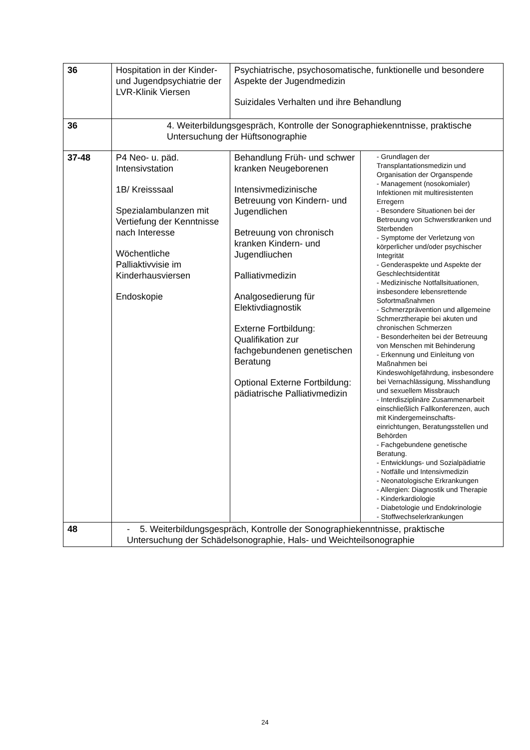| 36 | Hospitation in der Kinder- und Jugendpsychiatrie der LVR-Klinik Viersen | Psychiatrische, psychosomatische, funktionelle und besondere Aspekte der Jugendmedizin Suizidales Verhalten und ihre Behandlung | |
| 36 | 4. Weiterbildungsgespräch, Kontrolle der Sonographiekenntnisse, praktische Untersuchung der Hüftsonographie | | |
| 37-48 | P4 Neo- u. päd. Intensivstation 1B/ Kreisssaal Spezialambulanzen mit Vertiefung der Kenntnisse nach Interesse Wöchentliche Palliaktivvisie im Kinderhausviersen Endoskopie | Behandlung Früh- und schwer kranken Neugeborenen Intensivmedizinische Betreuung von Kindern- und Jugendlichen Betreuung von chronisch kranken Kindern- und Jugendliuchen Palliativmedizin Analgosedierung für Elektivdiagnostik Externe Fortbildung: Qualifikation zur fachgebundenen genetischen Beratung Optional Externe Fortbildung: pädiatrische Palliativmedizin | - Grundlagen der Transplantationsmedizin und Organisation der Organspende - Management (nosokomialer) Infektionen mit multiresistenten Erregern - Besondere Situationen bei der Betreuung von Schwerstkranken und Sterbenden - Symptome der Verletzung von körperlicher und/oder psychischer Integrität - Genderaspekte und Aspekte der Geschlechtsidentität - Medizinische Notfallsituationen, insbesondere lebensrettende Sofortmaßnahmen - Schmerzprävention und allgemeine Schmerztherapie bei akuten und chronischen Schmerzen - Besonderheiten bei der Betreuung von Menschen mit Behinderung - Erkennung und Einleitung von Maßnahmen bei Kindeswohlgefährdung, insbesondere bei Vernachlässigung, Misshandlung und sexuellem Missbrauch - Interdisziplinäre Zusammenarbeit einschließlich Fallkonferenzen, auch mit Kindergemeinschafts-einrichtungen, Beratungsstellen und Behörden - Fachgebundene genetische Beratung. - Entwicklungs- und Sozialpädiatrie - Notfälle und Intensivmedizin - Neonatologische Erkrankungen - Allergien: Diagnostik und Therapie - Kinderkardiologie - Diabetologie und Endokrinologie - Stoffwechselerkrankungen |
| 48 | - 5. Weiterbildungsgespräch, Kontrolle der Sonographiekenntnisse, praktische Untersuchung der Schädelsonographie, Hals- und Weichteilsonographie | | |
24